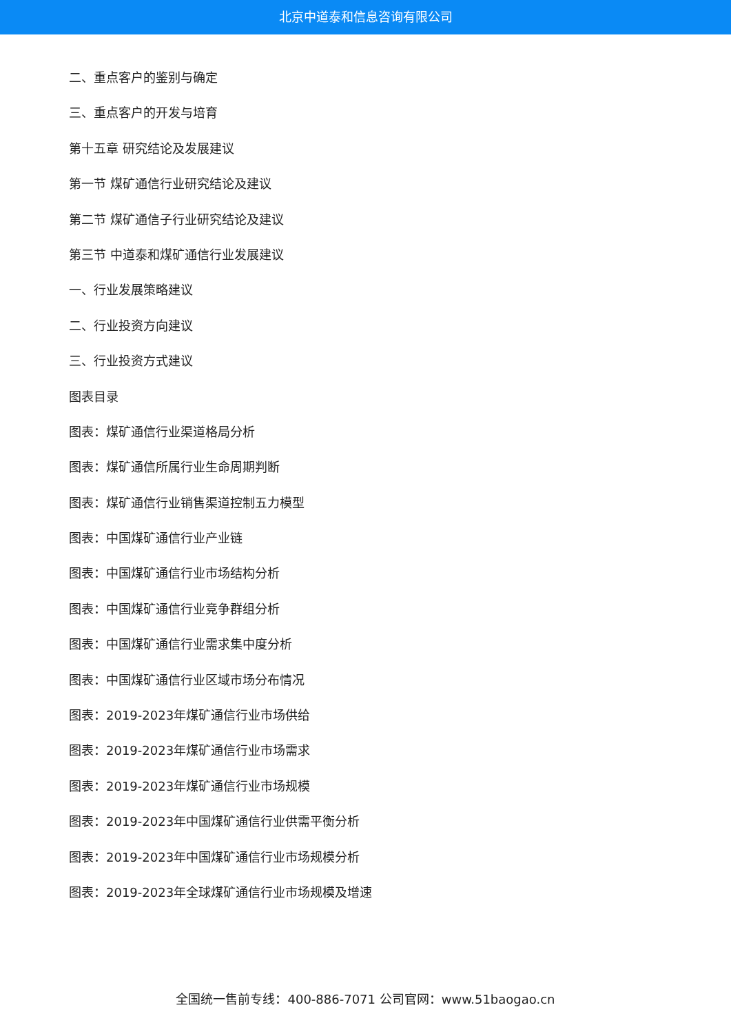北京中道泰和信息咨询有限公司
二、重点客户的鉴别与确定
三、重点客户的开发与培育
第十五章 研究结论及发展建议
第一节 煤矿通信行业研究结论及建议
第二节 煤矿通信子行业研究结论及建议
第三节 中道泰和煤矿通信行业发展建议
一、行业发展策略建议
二、行业投资方向建议
三、行业投资方式建议
图表目录
图表：煤矿通信行业渠道格局分析
图表：煤矿通信所属行业生命周期判断
图表：煤矿通信行业销售渠道控制五力模型
图表：中国煤矿通信行业产业链
图表：中国煤矿通信行业市场结构分析
图表：中国煤矿通信行业竞争群组分析
图表：中国煤矿通信行业需求集中度分析
图表：中国煤矿通信行业区域市场分布情况
图表：2019-2023年煤矿通信行业市场供给
图表：2019-2023年煤矿通信行业市场需求
图表：2019-2023年煤矿通信行业市场规模
图表：2019-2023年中国煤矿通信行业供需平衡分析
图表：2019-2023年中国煤矿通信行业市场规模分析
图表：2019-2023年全球煤矿通信行业市场规模及增速
全国统一售前专线：400-886-7071 公司官网：www.51baogao.cn